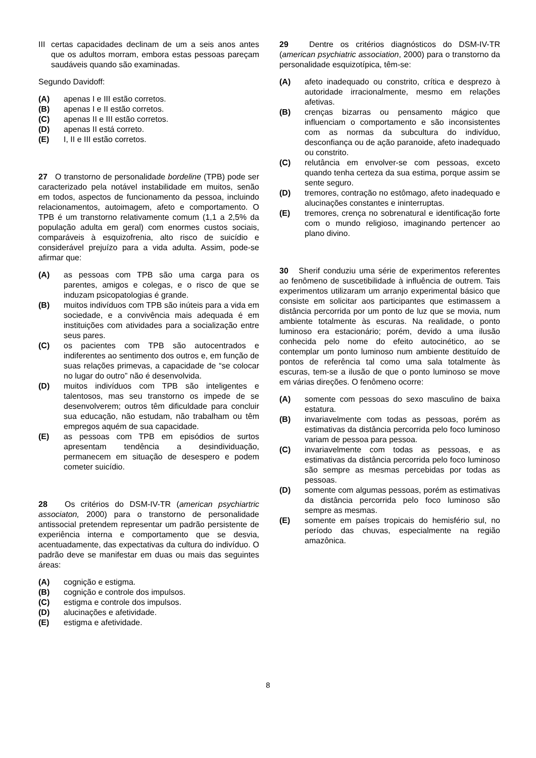III certas capacidades declinam de um a seis anos antes que os adultos morram, embora estas pessoas pareçam saudáveis quando são examinadas.
Segundo Davidoff:
(A) apenas I e III estão corretos.
(B) apenas I e II estão corretos.
(C) apenas II e III estão corretos.
(D) apenas II está correto.
(E) I, II e III estão corretos.
27 O transtorno de personalidade bordeline (TPB) pode ser caracterizado pela notável instabilidade em muitos, senão em todos, aspectos de funcionamento da pessoa, incluindo relacionamentos, autoimagem, afeto e comportamento. O TPB é um transtorno relativamente comum (1,1 a 2,5% da população adulta em geral) com enormes custos sociais, comparáveis à esquizofrenia, alto risco de suicídio e considerável prejuízo para a vida adulta. Assim, pode-se afirmar que:
(A) as pessoas com TPB são uma carga para os parentes, amigos e colegas, e o risco de que se induzam psicopatologias é grande.
(B) muitos indivíduos com TPB são inúteis para a vida em sociedade, e a convivência mais adequada é em instituições com atividades para a socialização entre seus pares.
(C) os pacientes com TPB são autocentrados e indiferentes ao sentimento dos outros e, em função de suas relações primevas, a capacidade de “se colocar no lugar do outro” não é desenvolvida.
(D) muitos indivíduos com TPB são inteligentes e talentosos, mas seu transtorno os impede de se desenvolverem; outros têm dificuldade para concluir sua educação, não estudam, não trabalham ou têm empregos aquém de sua capacidade.
(E) as pessoas com TPB em episódios de surtos apresentam tendência a desindividuação, permanecem em situação de desespero e podem cometer suicídio.
28 Os critérios do DSM-IV-TR (american psychiartric associaton, 2000) para o transtorno de personalidade antissocial pretendem representar um padrão persistente de experiência interna e comportamento que se desvia, acentuadamente, das expectativas da cultura do indivíduo. O padrão deve se manifestar em duas ou mais das seguintes áreas:
(A) cognição e estigma.
(B) cognição e controle dos impulsos.
(C) estigma e controle dos impulsos.
(D) alucinações e afetividade.
(E) estigma e afetividade.
29 Dentre os critérios diagnósticos do DSM-IV-TR (american psychiatric association, 2000) para o transtorno da personalidade esquizotípica, têm-se:
(A) afeto inadequado ou constrito, crítica e desprezo à autoridade irracionalmente, mesmo em relações afetivas.
(B) crenças bizarras ou pensamento mágico que influenciam o comportamento e são inconsistentes com as normas da subcultura do indivíduo, desconfiança ou de ação paranoide, afeto inadequado ou constrito.
(C) relutância em envolver-se com pessoas, exceto quando tenha certeza da sua estima, porque assim se sente seguro.
(D) tremores, contração no estômago, afeto inadequado e alucinações constantes e ininterruptas.
(E) tremores, crença no sobrenatural e identificação forte com o mundo religioso, imaginando pertencer ao plano divino.
30 Sherif conduziu uma série de experimentos referentes ao fenômeno de suscetibilidade à influência de outrem. Tais experimentos utilizaram um arranjo experimental básico que consiste em solicitar aos participantes que estimassem a distância percorrida por um ponto de luz que se movia, num ambiente totalmente às escuras. Na realidade, o ponto luminoso era estacionário; porém, devido a uma ilusão conhecida pelo nome do efeito autocinético, ao se contemplar um ponto luminoso num ambiente destituído de pontos de referência tal como uma sala totalmente às escuras, tem-se a ilusão de que o ponto luminoso se move em várias direções. O fenômeno ocorre:
(A) somente com pessoas do sexo masculino de baixa estatura.
(B) invariavelmente com todas as pessoas, porém as estimativas da distância percorrida pelo foco luminoso variam de pessoa para pessoa.
(C) invariavelmente com todas as pessoas, e as estimativas da distância percorrida pelo foco luminoso são sempre as mesmas percebidas por todas as pessoas.
(D) somente com algumas pessoas, porém as estimativas da distância percorrida pelo foco luminoso são sempre as mesmas.
(E) somente em países tropicais do hemisfério sul, no período das chuvas, especialmente na região amazônica.
8